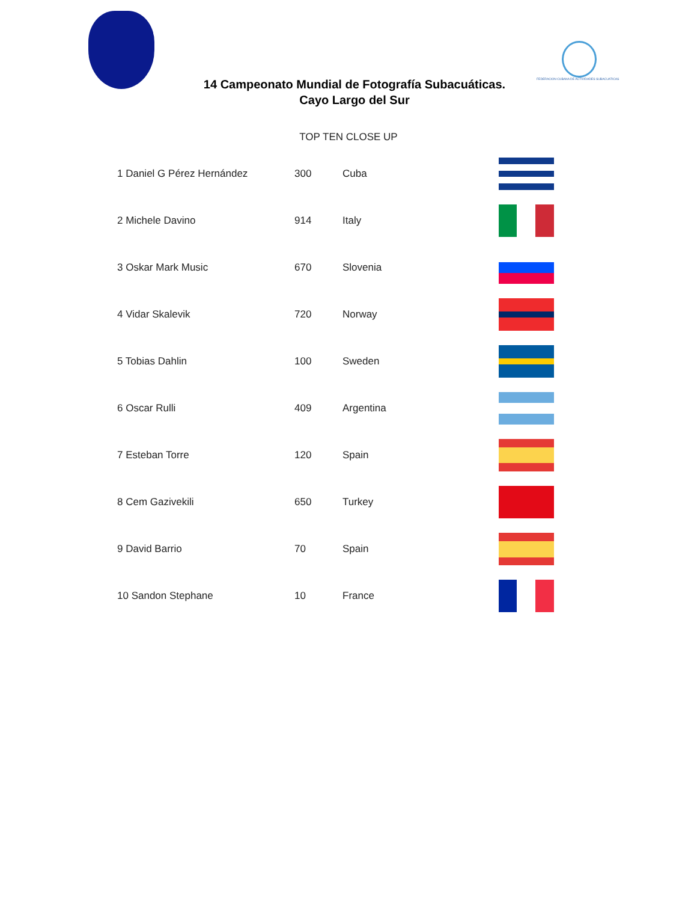FEDERACION CUBANA DE ACTIVIDADES SUBACUATICAS
14 Campeonato Mundial de Fotografía Subacuáticas.
Cayo Largo del Sur
TOP TEN CLOSE UP
| 1 Daniel G Pérez Hernández | 300 | Cuba | |
| 2 Michele Davino | 914 | Italy | |
| 3 Oskar Mark Music | 670 | Slovenia | |
| 4 Vidar Skalevik | 720 | Norway | |
| 5 Tobias Dahlin | 100 | Sweden | |
| 6 Oscar Rulli | 409 | Argentina | |
| 7 Esteban Torre | 120 | Spain | |
| 8 Cem Gazivekili | 650 | Turkey | |
| 9 David Barrio | 70 | Spain | |
| 10 Sandon Stephane | 10 | France | |